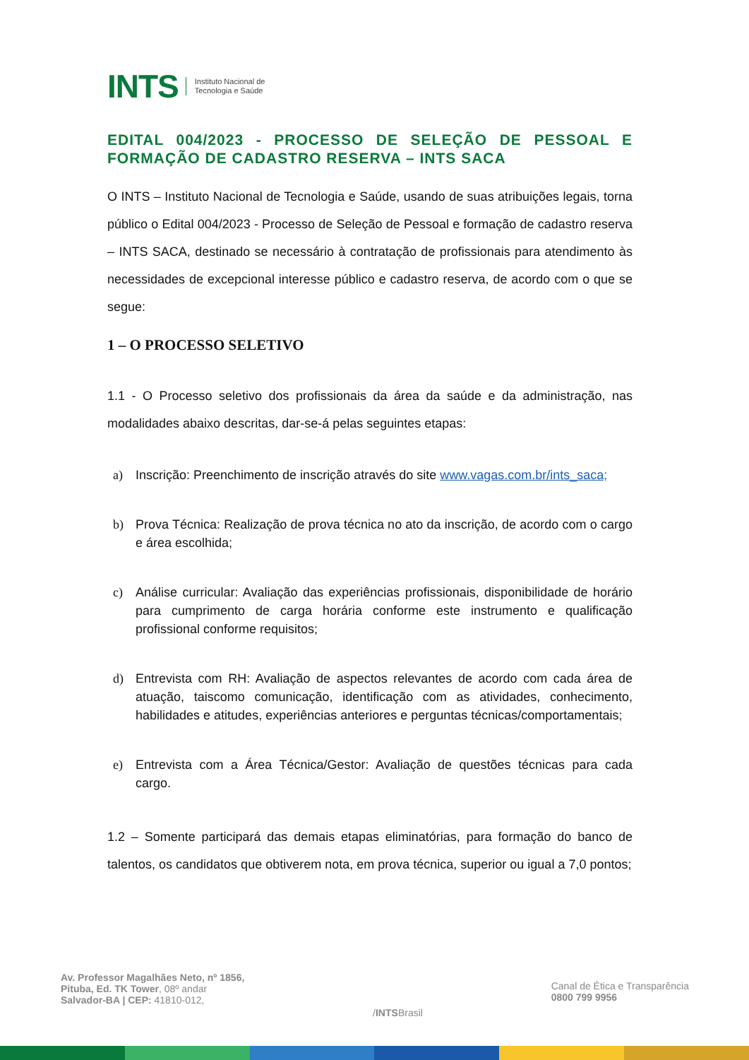INTS Instituto Nacional de
Tecnologia e Saúde
EDITAL 004/2023 - PROCESSO DE SELEÇÃO DE PESSOAL E FORMAÇÃO DE CADASTRO RESERVA – INTS SACA
O INTS – Instituto Nacional de Tecnologia e Saúde, usando de suas atribuições legais, torna público o Edital 004/2023 - Processo de Seleção de Pessoal e formação de cadastro reserva – INTS SACA, destinado se necessário à contratação de profissionais para atendimento às necessidades de excepcional interesse público e cadastro reserva, de acordo com o que se segue:
1 – O PROCESSO SELETIVO
1.1 - O Processo seletivo dos profissionais da área da saúde e da administração, nas modalidades abaixo descritas, dar-se-á pelas seguintes etapas:
a) Inscrição: Preenchimento de inscrição através do site www.vagas.com.br/ints_saca;
b) Prova Técnica: Realização de prova técnica no ato da inscrição, de acordo com o cargo e área escolhida;
c) Análise curricular: Avaliação das experiências profissionais, disponibilidade de horário para cumprimento de carga horária conforme este instrumento e qualificação profissional conforme requisitos;
d) Entrevista com RH: Avaliação de aspectos relevantes de acordo com cada área de atuação, taiscomo comunicação, identificação com as atividades, conhecimento, habilidades e atitudes, experiências anteriores e perguntas técnicas/comportamentais;
e) Entrevista com a Área Técnica/Gestor: Avaliação de questões técnicas para cada cargo.
1.2 – Somente participará das demais etapas eliminatórias, para formação do banco de talentos, os candidatos que obtiverem nota, em prova técnica, superior ou igual a 7,0 pontos;
Av. Professor Magalhães Neto, nº 1856,
Pituba, Ed. TK Tower, 08º andar
Salvador-BA | CEP: 41810-012,
/INTSBrasil
Canal de Ética e Transparência
0800 799 9956